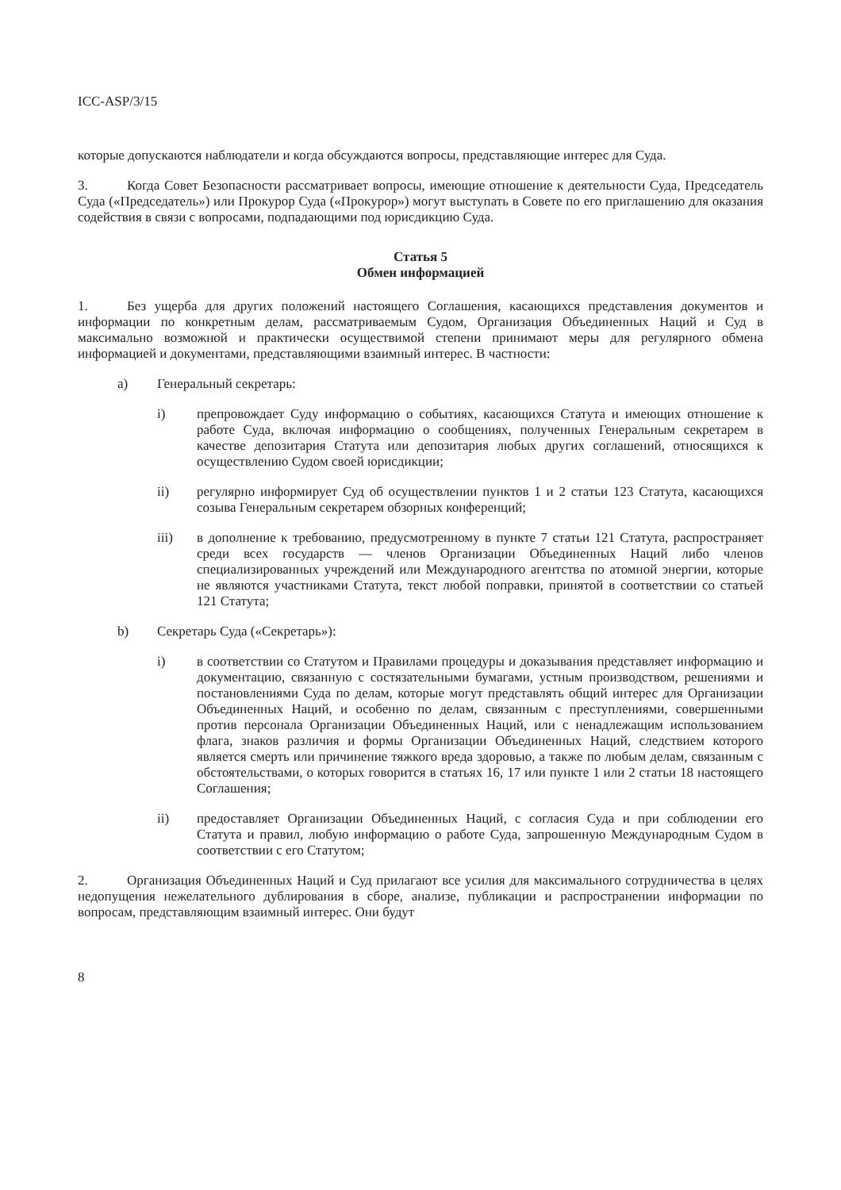ICC-ASP/3/15
которые допускаются наблюдатели и когда обсуждаются вопросы, представляющие интерес для Суда.
3. Когда Совет Безопасности рассматривает вопросы, имеющие отношение к деятельности Суда, Председатель Суда («Председатель») или Прокурор Суда («Прокурор») могут выступать в Совете по его приглашению для оказания содействия в связи с вопросами, подпадающими под юрисдикцию Суда.
Статья 5
Обмен информацией
1. Без ущерба для других положений настоящего Соглашения, касающихся представления документов и информации по конкретным делам, рассматриваемым Судом, Организация Объединенных Наций и Суд в максимально возможной и практически осуществимой степени принимают меры для регулярного обмена информацией и документами, представляющими взаимный интерес. В частности:
a) Генеральный секретарь:
i) препровождает Суду информацию о событиях, касающихся Статута и имеющих отношение к работе Суда, включая информацию о сообщениях, полученных Генеральным секретарем в качестве депозитария Статута или депозитария любых других соглашений, относящихся к осуществлению Судом своей юрисдикции;
ii) регулярно информирует Суд об осуществлении пунктов 1 и 2 статьи 123 Статута, касающихся созыва Генеральным секретарем обзорных конференций;
iii) в дополнение к требованию, предусмотренному в пункте 7 статьи 121 Статута, распространяет среди всех государств — членов Организации Объединенных Наций либо членов специализированных учреждений или Международного агентства по атомной энергии, которые не являются участниками Статута, текст любой поправки, принятой в соответствии со статьей 121 Статута;
b) Секретарь Суда («Секретарь»):
i) в соответствии со Статутом и Правилами процедуры и доказывания представляет информацию и документацию, связанную с состязательными бумагами, устным производством, решениями и постановлениями Суда по делам, которые могут представлять общий интерес для Организации Объединенных Наций, и особенно по делам, связанным с преступлениями, совершенными против персонала Организации Объединенных Наций, или с ненадлежащим использованием флага, знаков различия и формы Организации Объединенных Наций, следствием которого является смерть или причинение тяжкого вреда здоровью, а также по любым делам, связанным с обстоятельствами, о которых говорится в статьях 16, 17 или пункте 1 или 2 статьи 18 настоящего Соглашения;
ii) предоставляет Организации Объединенных Наций, с согласия Суда и при соблюдении его Статута и правил, любую информацию о работе Суда, запрошенную Международным Судом в соответствии с его Статутом;
2. Организация Объединенных Наций и Суд прилагают все усилия для максимального сотрудничества в целях недопущения нежелательного дублирования в сборе, анализе, публикации и распространении информации по вопросам, представляющим взаимный интерес. Они будут
8